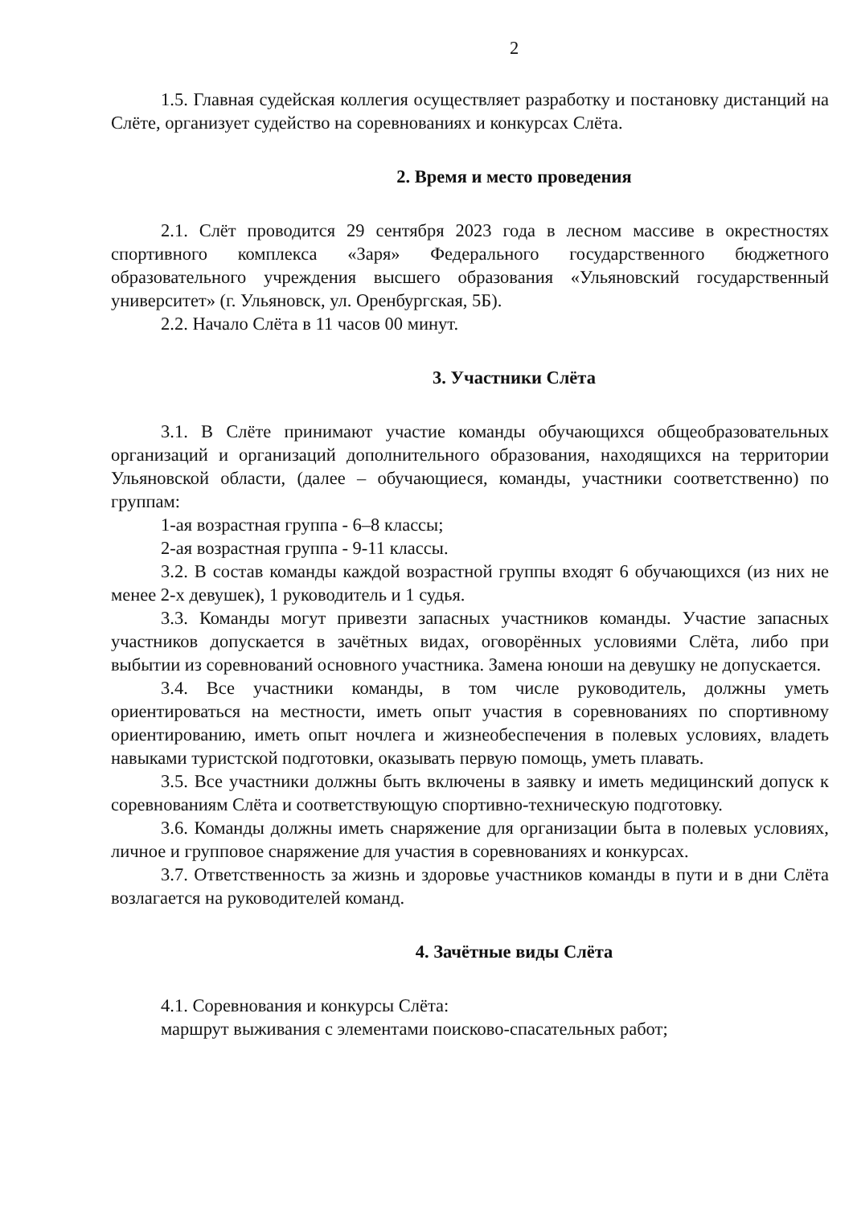2
1.5. Главная судейская коллегия осуществляет разработку и постановку дистанций на Слёте, организует судейство на соревнованиях и конкурсах Слёта.
2. Время и место проведения
2.1. Слёт проводится 29 сентября 2023 года в лесном массиве в окрестностях спортивного комплекса «Заря» Федерального государственного бюджетного образовательного учреждения высшего образования «Ульяновский государственный университет» (г. Ульяновск, ул. Оренбургская, 5Б).
2.2. Начало Слёта в 11 часов 00 минут.
3. Участники Слёта
3.1. В Слёте принимают участие команды обучающихся общеобразовательных организаций и организаций дополнительного образования, находящихся на территории Ульяновской области, (далее – обучающиеся, команды, участники соответственно) по группам:
1-ая возрастная группа - 6–8 классы;
2-ая возрастная группа - 9-11 классы.
3.2. В состав команды каждой возрастной группы входят 6 обучающихся (из них не менее 2-х девушек), 1 руководитель и 1 судья.
3.3. Команды могут привезти запасных участников команды. Участие запасных участников допускается в зачётных видах, оговорённых условиями Слёта, либо при выбытии из соревнований основного участника. Замена юноши на девушку не допускается.
3.4. Все участники команды, в том числе руководитель, должны уметь ориентироваться на местности, иметь опыт участия в соревнованиях по спортивному ориентированию, иметь опыт ночлега и жизнеобеспечения в полевых условиях, владеть навыками туристской подготовки, оказывать первую помощь, уметь плавать.
3.5. Все участники должны быть включены в заявку и иметь медицинский допуск к соревнованиям Слёта и соответствующую спортивно-техническую подготовку.
3.6. Команды должны иметь снаряжение для организации быта в полевых условиях, личное и групповое снаряжение для участия в соревнованиях и конкурсах.
3.7. Ответственность за жизнь и здоровье участников команды в пути и в дни Слёта возлагается на руководителей команд.
4. Зачётные виды Слёта
4.1. Соревнования и конкурсы Слёта:
маршрут выживания с элементами поисково-спасательных работ;